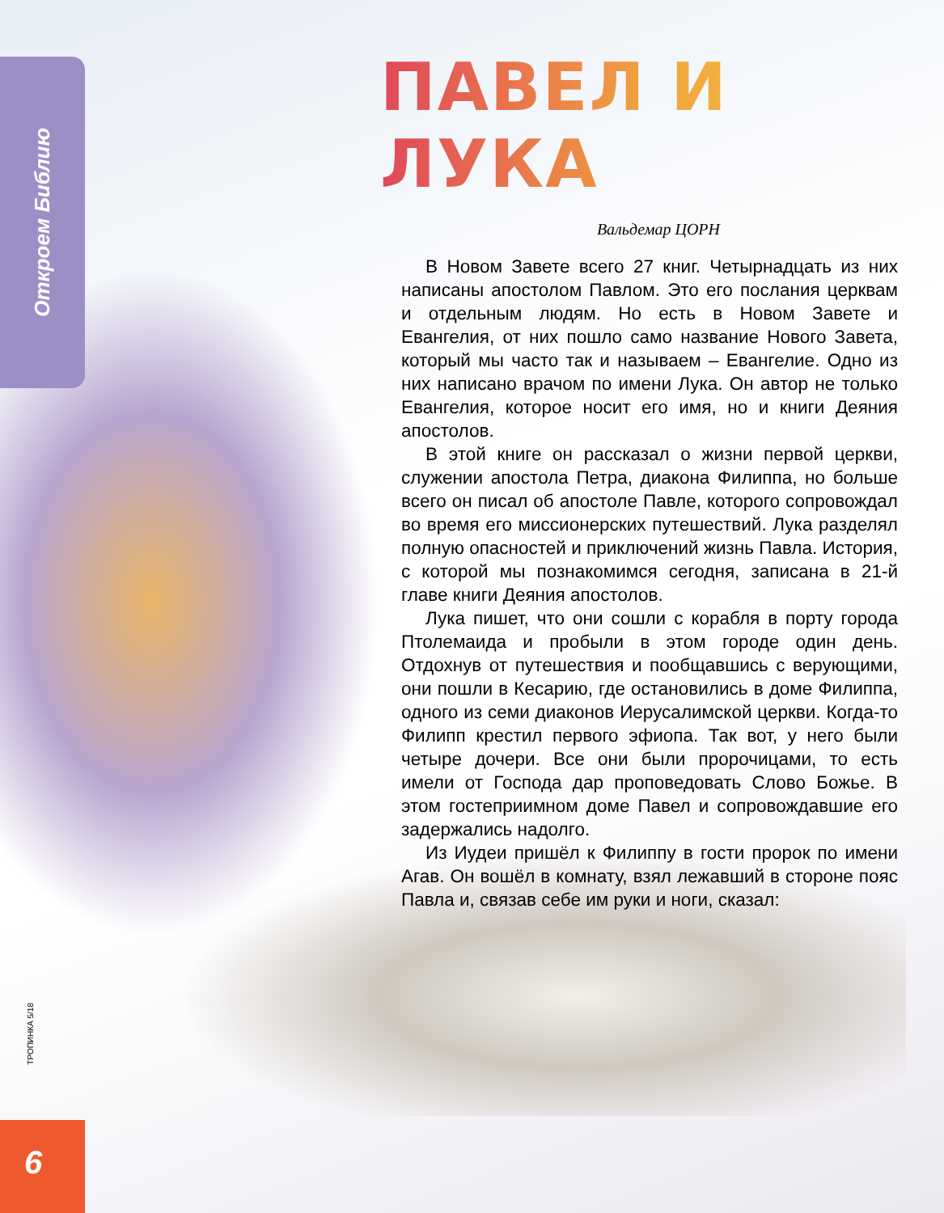Откроем Библию
ПАВЕЛ И ЛУКА
Вальдемар ЦОРН
В Новом Завете всего 27 книг. Четырнадцать из них написаны апостолом Павлом. Это его послания церквам и отдельным людям. Но есть в Новом Завете и Евангелия, от них пошло само название Нового Завета, который мы часто так и называем – Евангелие. Одно из них написано врачом по имени Лука. Он автор не только Евангелия, которое носит его имя, но и книги Деяния апостолов.
В этой книге он рассказал о жизни первой церкви, служении апостола Петра, диакона Филиппа, но больше всего он писал об апостоле Павле, которого сопровождал во время его миссионерских путешествий. Лука разделял полную опасностей и приключений жизнь Павла. История, с которой мы познакомимся сегодня, записана в 21-й главе книги Деяния апостолов.
Лука пишет, что они сошли с корабля в порту города Птолемаида и пробыли в этом городе один день. Отдохнув от путешествия и пообщавшись с верующими, они пошли в Кесарию, где остановились в доме Филиппа, одного из семи диаконов Иерусалимской церкви. Когда-то Филипп крестил первого эфиопа. Так вот, у него были четыре дочери. Все они были пророчицами, то есть имели от Господа дар проповедовать Слово Божье. В этом гостеприимном доме Павел и сопровождавшие его задержались надолго.
Из Иудеи пришёл к Филиппу в гости пророк по имени Агав. Он вошёл в комнату, взял лежавший в стороне пояс Павла и, связав себе им руки и ноги, сказал:
ТРОПИНКА 5/18
6